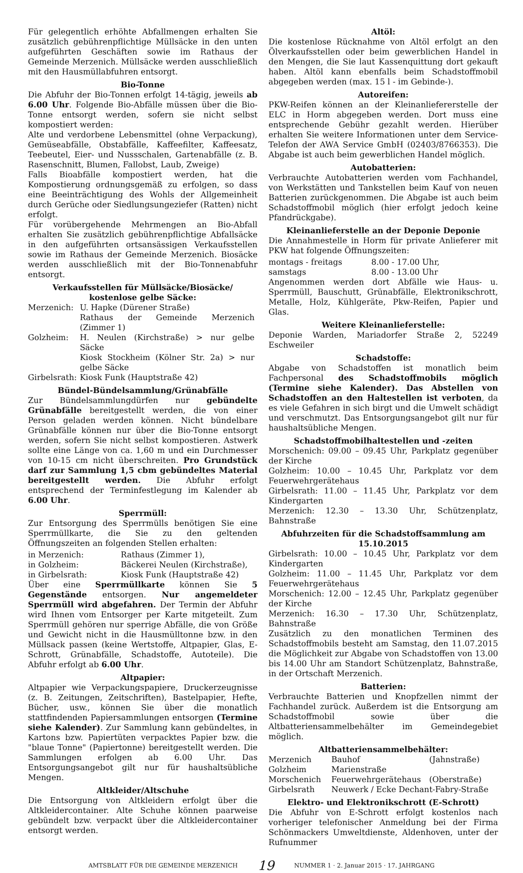Für gelegentlich erhöhte Abfallmengen erhalten Sie zusätzlich gebührenpflichtige Müllsäcke in den unten aufgeführten Geschäften sowie im Rathaus der Gemeinde Merzenich. Müllsäcke werden ausschließlich mit den Hausmüllabfuhren entsorgt.
Bio-Tonne
Die Abfuhr der Bio-Tonnen erfolgt 14-tägig, jeweils ab 6.00 Uhr. Folgende Bio-Abfälle müssen über die Bio-Tonne entsorgt werden, sofern sie nicht selbst kompostiert werden:
Alte und verdorbene Lebensmittel (ohne Verpackung), Gemüseabfälle, Obstabfälle, Kaffeefilter, Kaffeesatz, Teebeutel, Eier- und Nussschalen, Gartenabfälle (z. B. Rasenschnitt, Blumen, Fallobst, Laub, Zweige)
Falls Bioabfälle kompostiert werden, hat die Kompostierung ordnungsgemäß zu erfolgen, so dass eine Beeinträchtigung des Wohls der Allgemeinheit durch Gerüche oder Siedlungsungeziefer (Ratten) nicht erfolgt.
Für vorübergehende Mehrmengen an Bio-Abfall erhalten Sie zusätzlich gebührenpflichtige Abfallsäcke in den aufgeführten ortsansässigen Verkaufsstellen sowie im Rathaus der Gemeinde Merzenich. Biosäcke werden ausschließlich mit der Bio-Tonnenabfuhr entsorgt.
Verkaufsstellen für Müllsäcke/Biosäcke/
kostenlose gelbe Säcke:
| Merzenich: | U. Hapke (Dürener Straße) Rathaus der Gemeinde Merzenich (Zimmer 1) |
| Golzheim: | H. Neulen (Kirchstraße) > nur gelbe Säcke Kiosk Stockheim (Kölner Str. 2a) > nur gelbe Säcke |
| Girbelsrath: | Kiosk Funk (Hauptstraße 42) |
Bündel-Bündelsammlung/Grünabfälle
Zur Bündelsammlungdürfen nur gebündelte Grünabfälle bereitgestellt werden, die von einer Person geladen werden können. Nicht bündelbare Grünabfälle können nur über die Bio-Tonne entsorgt werden, sofern Sie nicht selbst kompostieren. Astwerk sollte eine Länge von ca. 1,60 m und ein Durchmesser von 10-15 cm nicht überschreiten. Pro Grundstück darf zur Sammlung 1,5 cbm gebündeltes Material bereitgestellt werden. Die Abfuhr erfolgt entsprechend der Terminfestlegung im Kalender ab 6.00 Uhr.
Sperrmüll:
Zur Entsorgung des Sperrmülls benötigen Sie eine Sperrmüllkarte, die Sie zu den geltenden Öffnungszeiten an folgenden Stellen erhalten:
| in Merzenich: | Rathaus (Zimmer 1), |
| in Golzheim: | Bäckerei Neulen (Kirchstraße), |
| in Girbelsrath: | Kiosk Funk (Hauptstraße 42) |
Über eine Sperrmüllkarte können Sie 5 Gegenstände entsorgen. Nur angemeldeter Sperrmüll wird abgefahren. Der Termin der Abfuhr wird Ihnen vom Entsorger per Karte mitgeteilt. Zum Sperrmüll gehören nur sperrige Abfälle, die von Größe und Gewicht nicht in die Hausmülltonne bzw. in den Müllsack passen (keine Wertstoffe, Altpapier, Glas, E-Schrott, Grünabfälle, Schadstoffe, Autoteile). Die Abfuhr erfolgt ab 6.00 Uhr.
Altpapier:
Altpapier wie Verpackungspapiere, Druckerzeugnisse (z. B. Zeitungen, Zeitschriften), Bastelpapier, Hefte, Bücher, usw., können Sie über die monatlich stattfindenden Papiersammlungen entsorgen (Termine siehe Kalender). Zur Sammlung kann gebündeltes, in Kartons bzw. Papiertüten verpacktes Papier bzw. die "blaue Tonne" (Papiertonne) bereitgestellt werden. Die Sammlungen erfolgen ab 6.00 Uhr. Das Entsorgungsangebot gilt nur für haushaltsübliche Mengen.
Altkleider/Altschuhe
Die Entsorgung von Altkleidern erfolgt über die Altkleidercontainer. Alte Schuhe können paarweise gebündelt bzw. verpackt über die Altkleidercontainer entsorgt werden.
Altöl:
Die kostenlose Rücknahme von Altöl erfolgt an den Ölverkaufsstellen oder beim gewerblichen Handel in den Mengen, die Sie laut Kassenquittung dort gekauft haben. Altöl kann ebenfalls beim Schadstoffmobil abgegeben werden (max. 15 l - im Gebinde-).
Autoreifen:
PKW-Reifen können an der Kleinanliefererstelle der ELC in Horm abgegeben werden. Dort muss eine entsprechende Gebühr gezahlt werden. Hierüber erhalten Sie weitere Informationen unter dem Service- Telefon der AWA Service GmbH (02403/8766353). Die Abgabe ist auch beim gewerblichen Handel möglich.
Autobatterien:
Verbrauchte Autobatterien werden vom Fachhandel, von Werkstätten und Tankstellen beim Kauf von neuen Batterien zurückgenommen. Die Abgabe ist auch beim Schadstoffmobil möglich (hier erfolgt jedoch keine Pfandrückgabe).
Kleinanlieferstelle an der Deponie Deponie
Die Annahmestelle in Horm für private Anlieferer mit PKW hat folgende Öffnungszeiten:
| montags - freitags | 8.00 - 17.00 Uhr, |
| samstags | 8.00 - 13.00 Uhr |
Angenommen werden dort Abfälle wie Haus- u. Sperrmüll, Bauschutt, Grünabfälle, Elektronikschrott, Metalle, Holz, Kühlgeräte, Pkw-Reifen, Papier und Glas.
Weitere Kleinanlieferstelle:
Deponie Warden, Mariadorfer Straße 2, 52249 Eschweiler
Schadstoffe:
Abgabe von Schadstoffen ist monatlich beim Fachpersonal des Schadstoffmobils möglich (Termine siehe Kalender). Das Abstellen von Schadstoffen an den Haltestellen ist verboten, da es viele Gefahren in sich birgt und die Umwelt schädigt und verschmutzt. Das Entsorgungsangebot gilt nur für haushaltsübliche Mengen.
Schadstoffmobilhaltestellen und -zeiten
Morschenich: 09.00 – 09.45 Uhr, Parkplatz gegenüber der Kirche
Golzheim: 10.00 – 10.45 Uhr, Parkplatz vor dem Feuerwehrgerätehaus
Girbelsrath: 11.00 – 11.45 Uhr, Parkplatz vor dem Kindergarten
Merzenich: 12.30 – 13.30 Uhr, Schützenplatz, Bahnstraße
Abfuhrzeiten für die Schadstoffsammlung am 15.10.2015
Girbelsrath: 10.00 – 10.45 Uhr, Parkplatz vor dem Kindergarten
Golzheim: 11.00 – 11.45 Uhr, Parkplatz vor dem Feuerwehrgerätehaus
Morschenich: 12.00 – 12.45 Uhr, Parkplatz gegenüber der Kirche
Merzenich: 16.30 – 17.30 Uhr, Schützenplatz, Bahnstraße
Zusätzlich zu den monatlichen Terminen des Schadstoffmobils besteht am Samstag, den 11.07.2015 die Möglichkeit zur Abgabe von Schadstoffen von 13.00 bis 14.00 Uhr am Standort Schützenplatz, Bahnstraße, in der Ortschaft Merzenich.
Batterien:
Verbrauchte Batterien und Knopfzellen nimmt der Fachhandel zurück. Außerdem ist die Entsorgung am Schadstoffmobil sowie über die Altbatteriensammelbehälter im Gemeindegebiet möglich.
Altbatteriensammelbehälter:
| Merzenich | Bauhof | (Jahnstraße) |
| Golzheim | Marienstraße | |
| Morschenich | Feuerwehrgerätehaus | (Oberstraße) |
| Girbelsrath | Neuwerk / Ecke Dechant-Fabry-Straße | |
Elektro- und Elektronikschrott (E-Schrott)
Die Abfuhr von E-Schrott erfolgt kostenlos nach vorheriger telefonischer Anmeldung bei der Firma Schönmackers Umweltdienste, Aldenhoven, unter der Rufnummer
AMTSBLATT FÜR DIE GEMEINDE MERZENICH 19 NUMMER 1 · 2. Januar 2015 · 17. JAHRGANG